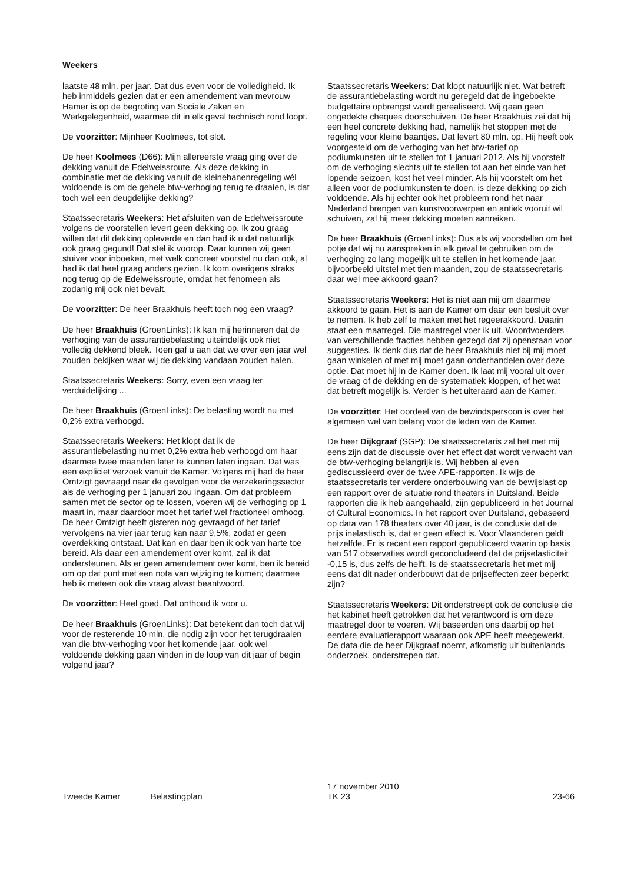Weekers
laatste 48 mln. per jaar. Dat dus even voor de volledigheid. Ik heb inmiddels gezien dat er een amendement van mevrouw Hamer is op de begroting van Sociale Zaken en Werkgelegenheid, waarmee dit in elk geval technisch rond loopt.
De voorzitter: Mijnheer Koolmees, tot slot.
De heer Koolmees (D66): Mijn allereerste vraag ging over de dekking vanuit de Edelweissroute. Als deze dekking in combinatie met de dekking vanuit de kleinebanenregeling wél voldoende is om de gehele btw-verhoging terug te draaien, is dat toch wel een deugdelijke dekking?
Staatssecretaris Weekers: Het afsluiten van de Edelweissroute volgens de voorstellen levert geen dekking op. Ik zou graag willen dat dit dekking opleverde en dan had ik u dat natuurlijk ook graag gegund! Dat stel ik voorop. Daar kunnen wij geen stuiver voor inboeken, met welk concreet voorstel nu dan ook, al had ik dat heel graag anders gezien. Ik kom overigens straks nog terug op de Edelweissroute, omdat het fenomeen als zodanig mij ook niet bevalt.
De voorzitter: De heer Braakhuis heeft toch nog een vraag?
De heer Braakhuis (GroenLinks): Ik kan mij herinneren dat de verhoging van de assurantiebelasting uiteindelijk ook niet volledig dekkend bleek. Toen gaf u aan dat we over een jaar wel zouden bekijken waar wij de dekking vandaan zouden halen.
Staatssecretaris Weekers: Sorry, even een vraag ter verduidelijking ...
De heer Braakhuis (GroenLinks): De belasting wordt nu met 0,2% extra verhoogd.
Staatssecretaris Weekers: Het klopt dat ik de assurantiebelasting nu met 0,2% extra heb verhoogd om haar daarmee twee maanden later te kunnen laten ingaan. Dat was een expliciet verzoek vanuit de Kamer. Volgens mij had de heer Omtzigt gevraagd naar de gevolgen voor de verzekeringssector als de verhoging per 1 januari zou ingaan. Om dat probleem samen met de sector op te lossen, voeren wij de verhoging op 1 maart in, maar daardoor moet het tarief wel fractioneel omhoog. De heer Omtzigt heeft gisteren nog gevraagd of het tarief vervolgens na vier jaar terug kan naar 9,5%, zodat er geen overdekking ontstaat. Dat kan en daar ben ik ook van harte toe bereid. Als daar een amendement over komt, zal ik dat ondersteunen. Als er geen amendement over komt, ben ik bereid om op dat punt met een nota van wijziging te komen; daarmee heb ik meteen ook die vraag alvast beantwoord.
De voorzitter: Heel goed. Dat onthoud ik voor u.
De heer Braakhuis (GroenLinks): Dat betekent dan toch dat wij voor de resterende 10 mln. die nodig zijn voor het terugdraaien van die btw-verhoging voor het komende jaar, ook wel voldoende dekking gaan vinden in de loop van dit jaar of begin volgend jaar?
Staatssecretaris Weekers: Dat klopt natuurlijk niet. Wat betreft de assurantiebelasting wordt nu geregeld dat de ingeboekte budgettaire opbrengst wordt gerealiseerd. Wij gaan geen ongedekte cheques doorschuiven. De heer Braakhuis zei dat hij een heel concrete dekking had, namelijk het stoppen met de regeling voor kleine baantjes. Dat levert 80 mln. op. Hij heeft ook voorgesteld om de verhoging van het btw-tarief op podiumkunsten uit te stellen tot 1 januari 2012. Als hij voorstelt om de verhoging slechts uit te stellen tot aan het einde van het lopende seizoen, kost het veel minder. Als hij voorstelt om het alleen voor de podiumkunsten te doen, is deze dekking op zich voldoende. Als hij echter ook het probleem rond het naar Nederland brengen van kunstvoorwerpen en antiek vooruit wil schuiven, zal hij meer dekking moeten aanreiken.
De heer Braakhuis (GroenLinks): Dus als wij voorstellen om het potje dat wij nu aanspreken in elk geval te gebruiken om de verhoging zo lang mogelijk uit te stellen in het komende jaar, bijvoorbeeld uitstel met tien maanden, zou de staatssecretaris daar wel mee akkoord gaan?
Staatssecretaris Weekers: Het is niet aan mij om daarmee akkoord te gaan. Het is aan de Kamer om daar een besluit over te nemen. Ik heb zelf te maken met het regeerakkoord. Daarin staat een maatregel. Die maatregel voer ik uit. Woordvoerders van verschillende fracties hebben gezegd dat zij openstaan voor suggesties. Ik denk dus dat de heer Braakhuis niet bij mij moet gaan winkelen of met mij moet gaan onderhandelen over deze optie. Dat moet hij in de Kamer doen. Ik laat mij vooral uit over de vraag of de dekking en de systematiek kloppen, of het wat dat betreft mogelijk is. Verder is het uiteraard aan de Kamer.
De voorzitter: Het oordeel van de bewindspersoon is over het algemeen wel van belang voor de leden van de Kamer.
De heer Dijkgraaf (SGP): De staatssecretaris zal het met mij eens zijn dat de discussie over het effect dat wordt verwacht van de btw-verhoging belangrijk is. Wij hebben al even gediscussieerd over de twee APE-rapporten. Ik wijs de staatssecretaris ter verdere onderbouwing van de bewijslast op een rapport over de situatie rond theaters in Duitsland. Beide rapporten die ik heb aangehaald, zijn gepubliceerd in het Journal of Cultural Economics. In het rapport over Duitsland, gebaseerd op data van 178 theaters over 40 jaar, is de conclusie dat de prijs inelastisch is, dat er geen effect is. Voor Vlaanderen geldt hetzelfde. Er is recent een rapport gepubliceerd waarin op basis van 517 observaties wordt geconcludeerd dat de prijselasticiteit -0,15 is, dus zelfs de helft. Is de staatssecretaris het met mij eens dat dit nader onderbouwt dat de prijseffecten zeer beperkt zijn?
Staatssecretaris Weekers: Dit onderstreept ook de conclusie die het kabinet heeft getrokken dat het verantwoord is om deze maatregel door te voeren. Wij baseerden ons daarbij op het eerdere evaluatierapport waaraan ook APE heeft meegewerkt. De data die de heer Dijkgraaf noemt, afkomstig uit buitenlands onderzoek, onderstrepen dat.
Tweede Kamer Belastingplan
17 november 2010
TK 23
23-66